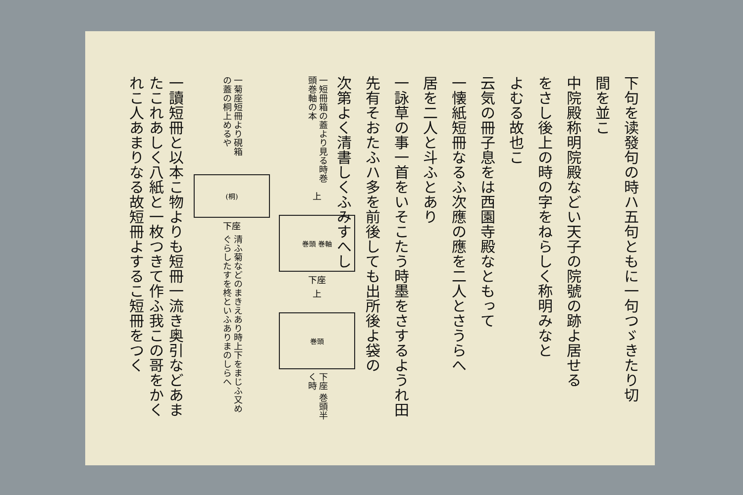一短冊箱の蓋より見る時巻頭巻軸の本
上
巻頭 巻軸
下座
上
巻頭
下座 巻頭半く時
一菊座短冊より硯箱の蓋の桐上めるや
(桐)
下座
清ふ菊などのまきえあり時上下をまじふ又めぐらしたすを柊といふありまのしらへ
一讀短冊と以本こ物よりも短冊一流き奥引などあまたこれあしく八紙と一枚つきて作ふ我この哥をかくれこ人あまりなる故短冊よするこ短冊をつく
下句を读發句の時ハ五句ともに一句つゞきたり切
間を並こ
中院殿称明院殿などい天子の院號の跡よ居せる
をさし後上の時の字をねらしく称明みなと
よむる故也こ
云気の冊子息をは西園寺殿なともって
一懐紙短冊なるふ次應の應を二人とさうらへ
居を二人と斗ふとあり
一詠草の事一首をいそこたう時墨をさするようれ田
先有そおたふハ多を前後しても出所後よ袋の
次第よく清書しくふみすへし